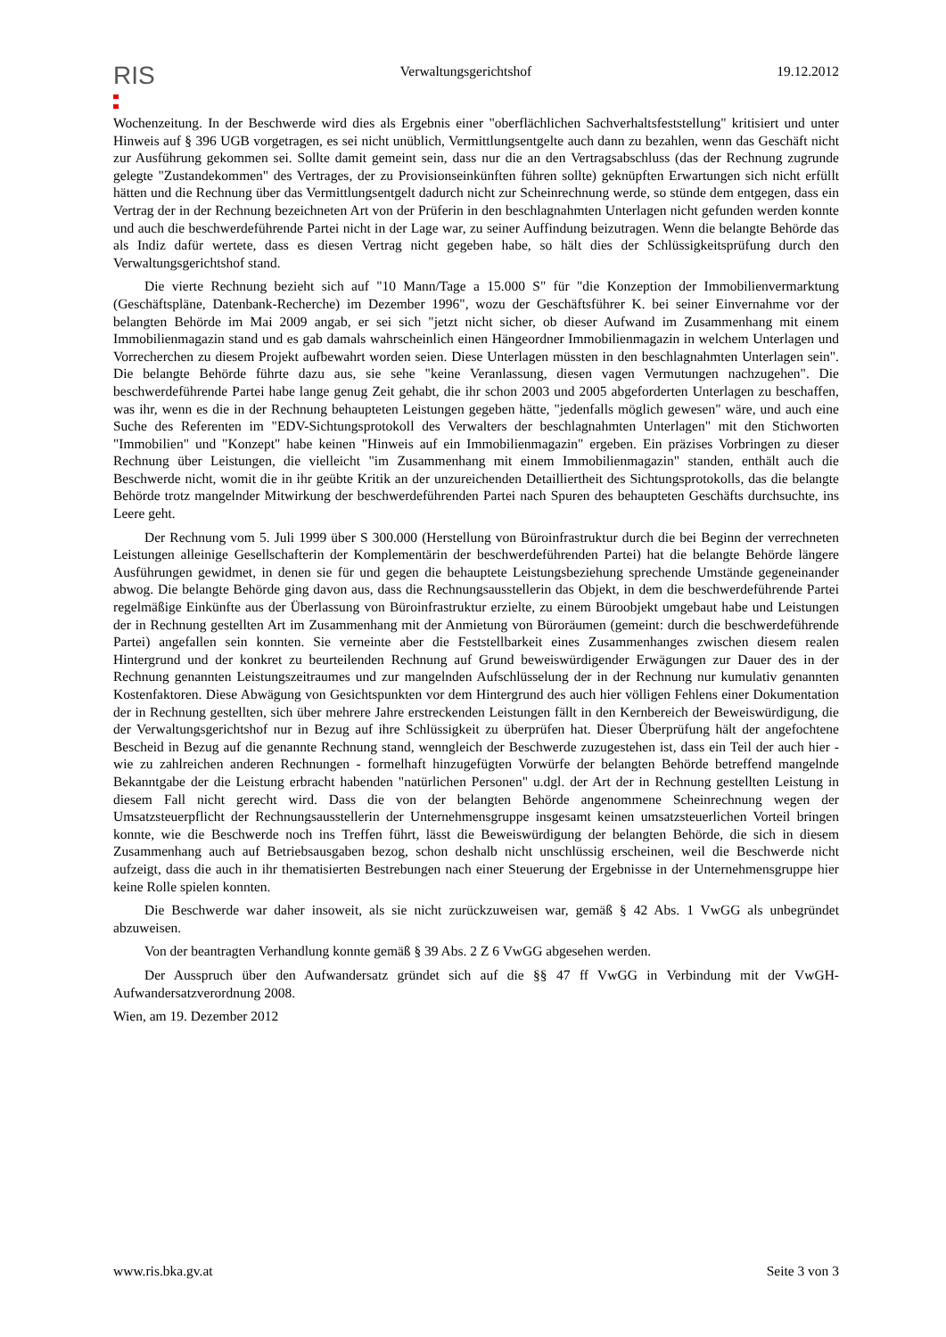RIS
Verwaltungsgerichtshof 19.12.2012
Wochenzeitung. In der Beschwerde wird dies als Ergebnis einer "oberflächlichen Sachverhaltsfeststellung" kritisiert und unter Hinweis auf § 396 UGB vorgetragen, es sei nicht unüblich, Vermittlungsentgelte auch dann zu bezahlen, wenn das Geschäft nicht zur Ausführung gekommen sei. Sollte damit gemeint sein, dass nur die an den Vertragsabschluss (das der Rechnung zugrunde gelegte "Zustandekommen" des Vertrages, der zu Provisionseinkünften führen sollte) geknüpften Erwartungen sich nicht erfüllt hätten und die Rechnung über das Vermittlungsentgelt dadurch nicht zur Scheinrechnung werde, so stünde dem entgegen, dass ein Vertrag der in der Rechnung bezeichneten Art von der Prüferin in den beschlagnahmten Unterlagen nicht gefunden werden konnte und auch die beschwerdeführende Partei nicht in der Lage war, zu seiner Auffindung beizutragen. Wenn die belangte Behörde das als Indiz dafür wertete, dass es diesen Vertrag nicht gegeben habe, so hält dies der Schlüssigkeitsprüfung durch den Verwaltungsgerichtshof stand.
Die vierte Rechnung bezieht sich auf "10 Mann/Tage a 15.000 S" für "die Konzeption der Immobilienvermarktung (Geschäftspläne, Datenbank-Recherche) im Dezember 1996", wozu der Geschäftsführer K. bei seiner Einvernahme vor der belangten Behörde im Mai 2009 angab, er sei sich "jetzt nicht sicher, ob dieser Aufwand im Zusammenhang mit einem Immobilienmagazin stand und es gab damals wahrscheinlich einen Hängeordner Immobilienmagazin in welchem Unterlagen und Vorrecherchen zu diesem Projekt aufbewahrt worden seien. Diese Unterlagen müssten in den beschlagnahmten Unterlagen sein". Die belangte Behörde führte dazu aus, sie sehe "keine Veranlassung, diesen vagen Vermutungen nachzugehen". Die beschwerdeführende Partei habe lange genug Zeit gehabt, die ihr schon 2003 und 2005 abgeforderten Unterlagen zu beschaffen, was ihr, wenn es die in der Rechnung behaupteten Leistungen gegeben hätte, "jedenfalls möglich gewesen" wäre, und auch eine Suche des Referenten im "EDV-Sichtungsprotokoll des Verwalters der beschlagnahmten Unterlagen" mit den Stichworten "Immobilien" und "Konzept" habe keinen "Hinweis auf ein Immobilienmagazin" ergeben. Ein präzises Vorbringen zu dieser Rechnung über Leistungen, die vielleicht "im Zusammenhang mit einem Immobilienmagazin" standen, enthält auch die Beschwerde nicht, womit die in ihr geübte Kritik an der unzureichenden Detailliertheit des Sichtungsprotokolls, das die belangte Behörde trotz mangelnder Mitwirkung der beschwerdeführenden Partei nach Spuren des behaupteten Geschäfts durchsuchte, ins Leere geht.
Der Rechnung vom 5. Juli 1999 über S 300.000 (Herstellung von Büroinfrastruktur durch die bei Beginn der verrechneten Leistungen alleinige Gesellschafterin der Komplementärin der beschwerdeführenden Partei) hat die belangte Behörde längere Ausführungen gewidmet, in denen sie für und gegen die behauptete Leistungsbeziehung sprechende Umstände gegeneinander abwog. Die belangte Behörde ging davon aus, dass die Rechnungsausstellerin das Objekt, in dem die beschwerdeführende Partei regelmäßige Einkünfte aus der Überlassung von Büroinfrastruktur erzielte, zu einem Büroobjekt umgebaut habe und Leistungen der in Rechnung gestellten Art im Zusammenhang mit der Anmietung von Büroräumen (gemeint: durch die beschwerdeführende Partei) angefallen sein konnten. Sie verneinte aber die Feststellbarkeit eines Zusammenhanges zwischen diesem realen Hintergrund und der konkret zu beurteilenden Rechnung auf Grund beweiswürdigender Erwägungen zur Dauer des in der Rechnung genannten Leistungszeitraumes und zur mangelnden Aufschlüsselung der in der Rechnung nur kumulativ genannten Kostenfaktoren. Diese Abwägung von Gesichtspunkten vor dem Hintergrund des auch hier völligen Fehlens einer Dokumentation der in Rechnung gestellten, sich über mehrere Jahre erstreckenden Leistungen fällt in den Kernbereich der Beweiswürdigung, die der Verwaltungsgerichtshof nur in Bezug auf ihre Schlüssigkeit zu überprüfen hat. Dieser Überprüfung hält der angefochtene Bescheid in Bezug auf die genannte Rechnung stand, wenngleich der Beschwerde zuzugestehen ist, dass ein Teil der auch hier - wie zu zahlreichen anderen Rechnungen - formelhaft hinzugefügten Vorwürfe der belangten Behörde betreffend mangelnde Bekanntgabe der die Leistung erbracht habenden "natürlichen Personen" u.dgl. der Art der in Rechnung gestellten Leistung in diesem Fall nicht gerecht wird. Dass die von der belangten Behörde angenommene Scheinrechnung wegen der Umsatzsteuerpflicht der Rechnungsausstellerin der Unternehmensgruppe insgesamt keinen umsatzsteuerlichen Vorteil bringen konnte, wie die Beschwerde noch ins Treffen führt, lässt die Beweiswürdigung der belangten Behörde, die sich in diesem Zusammenhang auch auf Betriebsausgaben bezog, schon deshalb nicht unschlüssig erscheinen, weil die Beschwerde nicht aufzeigt, dass die auch in ihr thematisierten Bestrebungen nach einer Steuerung der Ergebnisse in der Unternehmensgruppe hier keine Rolle spielen konnten.
Die Beschwerde war daher insoweit, als sie nicht zurückzuweisen war, gemäß § 42 Abs. 1 VwGG als unbegründet abzuweisen.
Von der beantragten Verhandlung konnte gemäß § 39 Abs. 2 Z 6 VwGG abgesehen werden.
Der Ausspruch über den Aufwandersatz gründet sich auf die §§ 47 ff VwGG in Verbindung mit der VwGH-Aufwandersatzverordnung 2008.
Wien, am 19. Dezember 2012
www.ris.bka.gv.at Seite 3 von 3